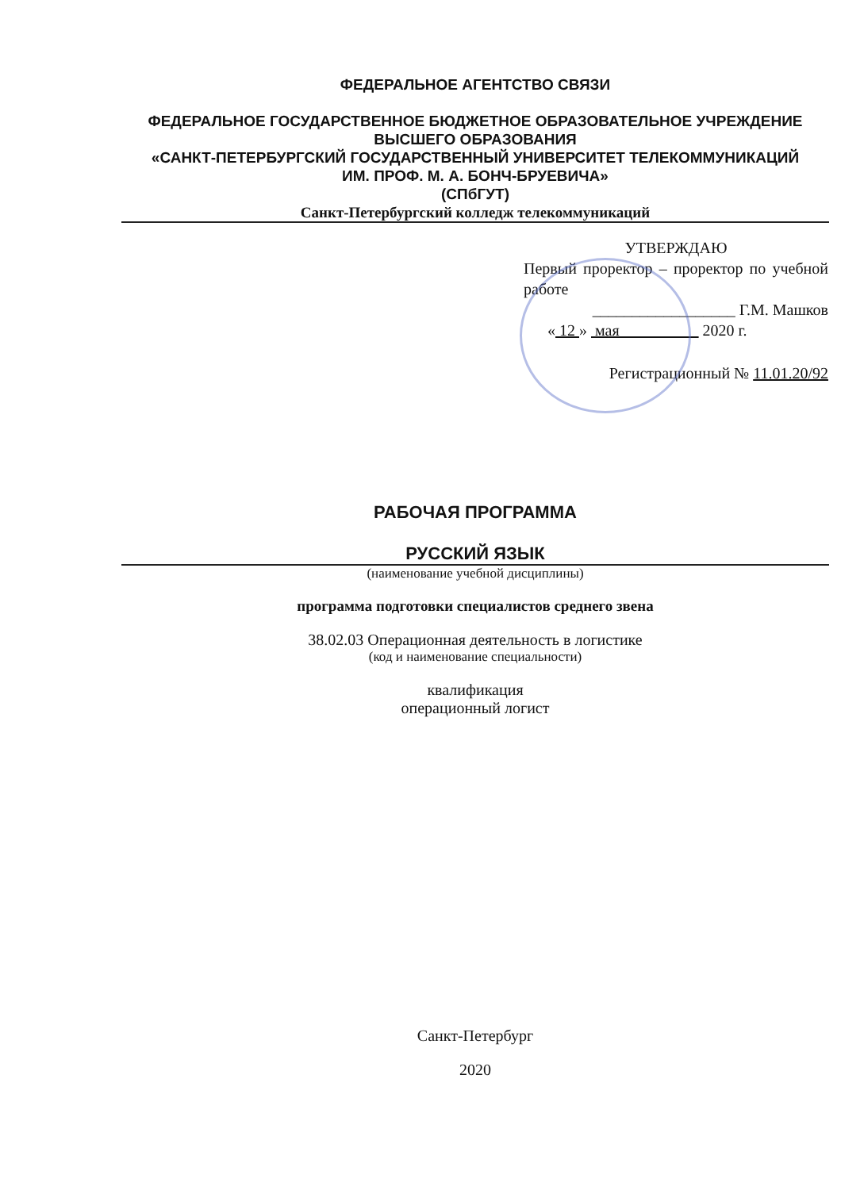ФЕДЕРАЛЬНОЕ АГЕНТСТВО СВЯЗИ
ФЕДЕРАЛЬНОЕ ГОСУДАРСТВЕННОЕ БЮДЖЕТНОЕ ОБРАЗОВАТЕЛЬНОЕ УЧРЕЖДЕНИЕ ВЫСШЕГО ОБРАЗОВАНИЯ
«САНКТ-ПЕТЕРБУРГСКИЙ ГОСУДАРСТВЕННЫЙ УНИВЕРСИТЕТ ТЕЛЕКОММУНИКАЦИЙ
ИМ. ПРОФ. М. А. БОНЧ-БРУЕВИЧА»
(СПбГУТ)
Санкт-Петербургский колледж телекоммуникаций
УТВЕРЖДАЮ
Первый проректор – проректор по учебной работе
__________________ Г.М. Машков
« 12 » мая 2020 г.
Регистрационный № 11.01.20/92
РАБОЧАЯ ПРОГРАММА
РУССКИЙ ЯЗЫК
(наименование учебной дисциплины)
программа подготовки специалистов среднего звена
38.02.03 Операционная деятельность в логистике
(код и наименование специальности)
квалификация
операционный логист
Санкт-Петербург
2020